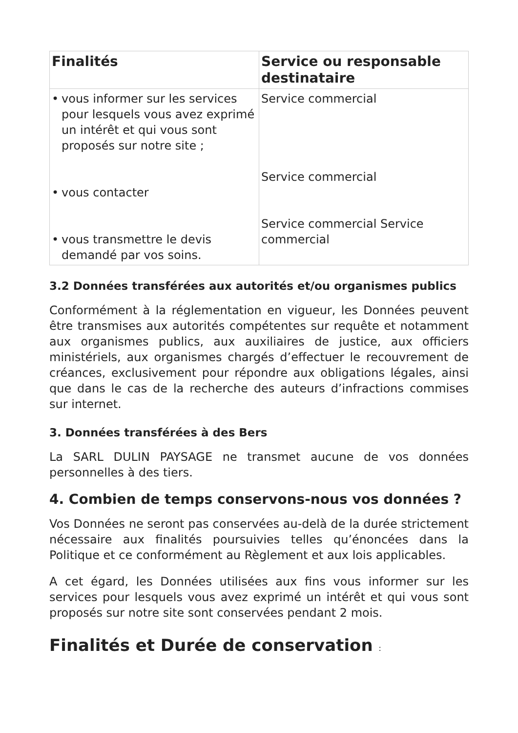| Finalités | Service ou responsable destinataire |
| --- | --- |
| • vous informer sur les services pour lesquels vous avez exprimé un intérêt et qui vous sont proposés sur notre site ; • vous contacter • vous transmettre le devis demandé par vos soins. | Service commercial Service commercial Service commercial Service commercial |
3.2 Données transférées aux autorités et/ou organismes publics
Conformément à la réglementation en vigueur, les Données peuvent être transmises aux autorités compétentes sur requête et notamment aux organismes publics, aux auxiliaires de justice, aux officiers ministériels, aux organismes chargés d’effectuer le recouvrement de créances, exclusivement pour répondre aux obligations légales, ainsi que dans le cas de la recherche des auteurs d’infractions commises sur internet.
3. Données transférées à des Bers
La SARL DULIN PAYSAGE ne transmet aucune de vos données personnelles à des tiers.
4. Combien de temps conservons-nous vos données ?
Vos Données ne seront pas conservées au-delà de la durée strictement nécessaire aux finalités poursuivies telles qu’énoncées dans la Politique et ce conformément au Règlement et aux lois applicables.
A cet égard, les Données utilisées aux fins vous informer sur les services pour lesquels vous avez exprimé un intérêt et qui vous sont proposés sur notre site sont conservées pendant 2 mois.
Finalités et Durée de conservation :